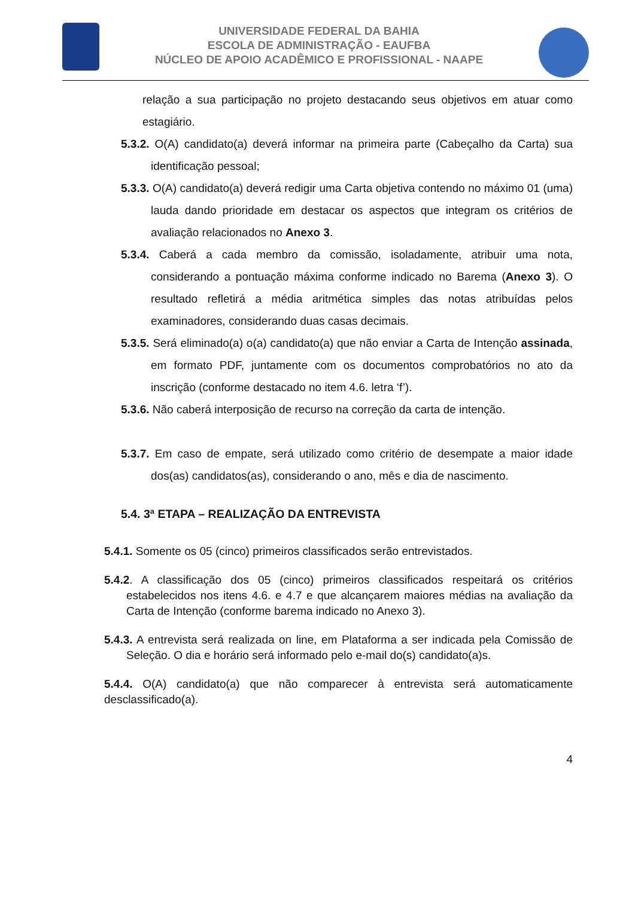UNIVERSIDADE FEDERAL DA BAHIA
ESCOLA DE ADMINISTRAÇÃO - EAUFBA
NÚCLEO DE APOIO ACADÊMICO E PROFISSIONAL - NAAPE
relação a sua participação no projeto destacando seus objetivos em atuar como estagiário.
5.3.2. O(A) candidato(a) deverá informar na primeira parte (Cabeçalho da Carta) sua identificação pessoal;
5.3.3. O(A) candidato(a) deverá redigir uma Carta objetiva contendo no máximo 01 (uma) lauda dando prioridade em destacar os aspectos que integram os critérios de avaliação relacionados no Anexo 3.
5.3.4. Caberá a cada membro da comissão, isoladamente, atribuir uma nota, considerando a pontuação máxima conforme indicado no Barema (Anexo 3). O resultado refletirá a média aritmética simples das notas atribuídas pelos examinadores, considerando duas casas decimais.
5.3.5. Será eliminado(a) o(a) candidato(a) que não enviar a Carta de Intenção assinada, em formato PDF, juntamente com os documentos comprobatórios no ato da inscrição (conforme destacado no item 4.6. letra ‘f’).
5.3.6. Não caberá interposição de recurso na correção da carta de intenção.
5.3.7. Em caso de empate, será utilizado como critério de desempate a maior idade dos(as) candidatos(as), considerando o ano, mês e dia de nascimento.
5.4. 3ª ETAPA – REALIZAÇÃO DA ENTREVISTA
5.4.1. Somente os 05 (cinco) primeiros classificados serão entrevistados.
5.4.2. A classificação dos 05 (cinco) primeiros classificados respeitará os critérios estabelecidos nos itens 4.6. e 4.7 e que alcançarem maiores médias na avaliação da Carta de Intenção (conforme barema indicado no Anexo 3).
5.4.3. A entrevista será realizada on line, em Plataforma a ser indicada pela Comissão de Seleção. O dia e horário será informado pelo e-mail do(s) candidato(a)s.
5.4.4. O(A) candidato(a) que não comparecer à entrevista será automaticamente desclassificado(a).
4